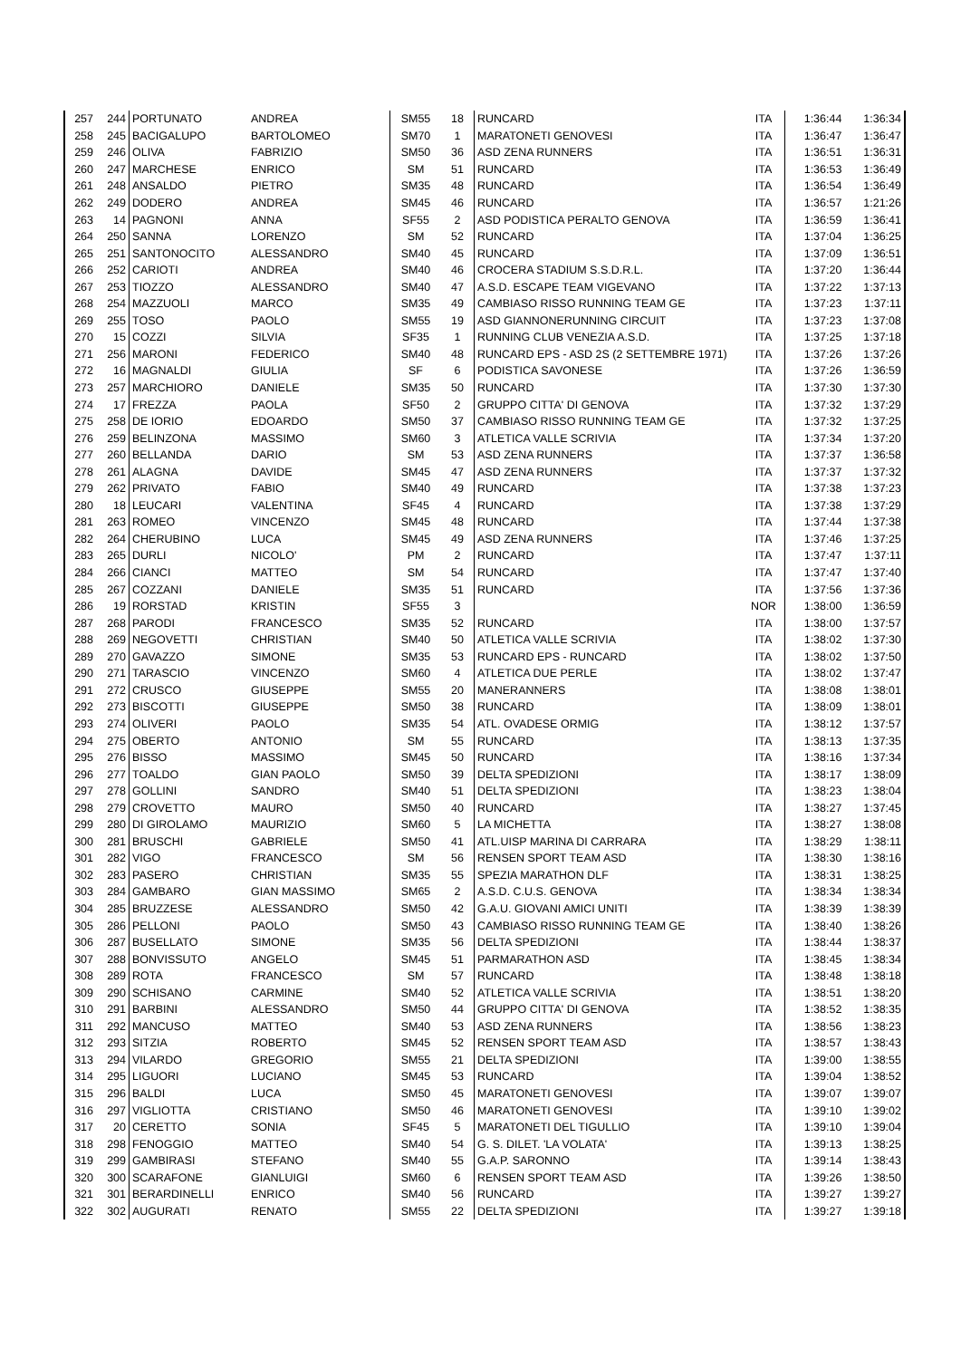| 257 | 244 | PORTUNATO | ANDREA | SM55 | 18 | RUNCARD | ITA | 1:36:44 | 1:36:34 |
| 258 | 245 | BACIGALUPO | BARTOLOMEO | SM70 | 1 | MARATONETI GENOVESI | ITA | 1:36:47 | 1:36:47 |
| 259 | 246 | OLIVA | FABRIZIO | SM50 | 36 | ASD ZENA RUNNERS | ITA | 1:36:51 | 1:36:31 |
| 260 | 247 | MARCHESE | ENRICO | SM | 51 | RUNCARD | ITA | 1:36:53 | 1:36:49 |
| 261 | 248 | ANSALDO | PIETRO | SM35 | 48 | RUNCARD | ITA | 1:36:54 | 1:36:49 |
| 262 | 249 | DODERO | ANDREA | SM45 | 46 | RUNCARD | ITA | 1:36:57 | 1:21:26 |
| 263 | 14 | PAGNONI | ANNA | SF55 | 2 | ASD PODISTICA PERALTO GENOVA | ITA | 1:36:59 | 1:36:41 |
| 264 | 250 | SANNA | LORENZO | SM | 52 | RUNCARD | ITA | 1:37:04 | 1:36:25 |
| 265 | 251 | SANTONOCITO | ALESSANDRO | SM40 | 45 | RUNCARD | ITA | 1:37:09 | 1:36:51 |
| 266 | 252 | CARIOTI | ANDREA | SM40 | 46 | CROCERA STADIUM S.S.D.R.L. | ITA | 1:37:20 | 1:36:44 |
| 267 | 253 | TIOZZO | ALESSANDRO | SM40 | 47 | A.S.D. ESCAPE TEAM VIGEVANO | ITA | 1:37:22 | 1:37:13 |
| 268 | 254 | MAZZUOLI | MARCO | SM35 | 49 | CAMBIASO RISSO RUNNING TEAM GE | ITA | 1:37:23 | 1:37:11 |
| 269 | 255 | TOSO | PAOLO | SM55 | 19 | ASD GIANNONERUNNING CIRCUIT | ITA | 1:37:23 | 1:37:08 |
| 270 | 15 | COZZI | SILVIA | SF35 | 1 | RUNNING CLUB VENEZIA A.S.D. | ITA | 1:37:25 | 1:37:18 |
| 271 | 256 | MARONI | FEDERICO | SM40 | 48 | RUNCARD EPS - ASD 2S (2 SETTEMBRE 1971) | ITA | 1:37:26 | 1:37:26 |
| 272 | 16 | MAGNALDI | GIULIA | SF | 6 | PODISTICA SAVONESE | ITA | 1:37:26 | 1:36:59 |
| 273 | 257 | MARCHIORO | DANIELE | SM35 | 50 | RUNCARD | ITA | 1:37:30 | 1:37:30 |
| 274 | 17 | FREZZA | PAOLA | SF50 | 2 | GRUPPO CITTA' DI GENOVA | ITA | 1:37:32 | 1:37:29 |
| 275 | 258 | DE IORIO | EDOARDO | SM50 | 37 | CAMBIASO RISSO RUNNING TEAM GE | ITA | 1:37:32 | 1:37:25 |
| 276 | 259 | BELINZONA | MASSIMO | SM60 | 3 | ATLETICA VALLE SCRIVIA | ITA | 1:37:34 | 1:37:20 |
| 277 | 260 | BELLANDA | DARIO | SM | 53 | ASD ZENA RUNNERS | ITA | 1:37:37 | 1:36:58 |
| 278 | 261 | ALAGNA | DAVIDE | SM45 | 47 | ASD ZENA RUNNERS | ITA | 1:37:37 | 1:37:32 |
| 279 | 262 | PRIVATO | FABIO | SM40 | 49 | RUNCARD | ITA | 1:37:38 | 1:37:23 |
| 280 | 18 | LEUCARI | VALENTINA | SF45 | 4 | RUNCARD | ITA | 1:37:38 | 1:37:29 |
| 281 | 263 | ROMEO | VINCENZO | SM45 | 48 | RUNCARD | ITA | 1:37:44 | 1:37:38 |
| 282 | 264 | CHERUBINO | LUCA | SM45 | 49 | ASD ZENA RUNNERS | ITA | 1:37:46 | 1:37:25 |
| 283 | 265 | DURLI | NICOLO' | PM | 2 | RUNCARD | ITA | 1:37:47 | 1:37:11 |
| 284 | 266 | CIANCI | MATTEO | SM | 54 | RUNCARD | ITA | 1:37:47 | 1:37:40 |
| 285 | 267 | COZZANI | DANIELE | SM35 | 51 | RUNCARD | ITA | 1:37:56 | 1:37:36 |
| 286 | 19 | RORSTAD | KRISTIN | SF55 | 3 | | NOR | 1:38:00 | 1:36:59 |
| 287 | 268 | PARODI | FRANCESCO | SM35 | 52 | RUNCARD | ITA | 1:38:00 | 1:37:57 |
| 288 | 269 | NEGOVETTI | CHRISTIAN | SM40 | 50 | ATLETICA VALLE SCRIVIA | ITA | 1:38:02 | 1:37:30 |
| 289 | 270 | GAVAZZO | SIMONE | SM35 | 53 | RUNCARD EPS - RUNCARD | ITA | 1:38:02 | 1:37:50 |
| 290 | 271 | TARASCIO | VINCENZO | SM60 | 4 | ATLETICA DUE PERLE | ITA | 1:38:02 | 1:37:47 |
| 291 | 272 | CRUSCO | GIUSEPPE | SM55 | 20 | MANERANNERS | ITA | 1:38:08 | 1:38:01 |
| 292 | 273 | BISCOTTI | GIUSEPPE | SM50 | 38 | RUNCARD | ITA | 1:38:09 | 1:38:01 |
| 293 | 274 | OLIVERI | PAOLO | SM35 | 54 | ATL. OVADESE ORMIG | ITA | 1:38:12 | 1:37:57 |
| 294 | 275 | OBERTO | ANTONIO | SM | 55 | RUNCARD | ITA | 1:38:13 | 1:37:35 |
| 295 | 276 | BISSO | MASSIMO | SM45 | 50 | RUNCARD | ITA | 1:38:16 | 1:37:34 |
| 296 | 277 | TOALDO | GIAN PAOLO | SM50 | 39 | DELTA SPEDIZIONI | ITA | 1:38:17 | 1:38:09 |
| 297 | 278 | GOLLINI | SANDRO | SM40 | 51 | DELTA SPEDIZIONI | ITA | 1:38:23 | 1:38:04 |
| 298 | 279 | CROVETTO | MAURO | SM50 | 40 | RUNCARD | ITA | 1:38:27 | 1:37:45 |
| 299 | 280 | DI GIROLAMO | MAURIZIO | SM60 | 5 | LA MICHETTA | ITA | 1:38:27 | 1:38:08 |
| 300 | 281 | BRUSCHI | GABRIELE | SM50 | 41 | ATL.UISP MARINA DI CARRARA | ITA | 1:38:29 | 1:38:11 |
| 301 | 282 | VIGO | FRANCESCO | SM | 56 | RENSEN SPORT TEAM ASD | ITA | 1:38:30 | 1:38:16 |
| 302 | 283 | PASERO | CHRISTIAN | SM35 | 55 | SPEZIA MARATHON DLF | ITA | 1:38:31 | 1:38:25 |
| 303 | 284 | GAMBARO | GIAN MASSIMO | SM65 | 2 | A.S.D. C.U.S. GENOVA | ITA | 1:38:34 | 1:38:34 |
| 304 | 285 | BRUZZESE | ALESSANDRO | SM50 | 42 | G.A.U. GIOVANI AMICI UNITI | ITA | 1:38:39 | 1:38:39 |
| 305 | 286 | PELLONI | PAOLO | SM50 | 43 | CAMBIASO RISSO RUNNING TEAM GE | ITA | 1:38:40 | 1:38:26 |
| 306 | 287 | BUSELLATO | SIMONE | SM35 | 56 | DELTA SPEDIZIONI | ITA | 1:38:44 | 1:38:37 |
| 307 | 288 | BONVISSUTO | ANGELO | SM45 | 51 | PARMARATHON ASD | ITA | 1:38:45 | 1:38:34 |
| 308 | 289 | ROTA | FRANCESCO | SM | 57 | RUNCARD | ITA | 1:38:48 | 1:38:18 |
| 309 | 290 | SCHISANO | CARMINE | SM40 | 52 | ATLETICA VALLE SCRIVIA | ITA | 1:38:51 | 1:38:20 |
| 310 | 291 | BARBINI | ALESSANDRO | SM50 | 44 | GRUPPO CITTA' DI GENOVA | ITA | 1:38:52 | 1:38:35 |
| 311 | 292 | MANCUSO | MATTEO | SM40 | 53 | ASD ZENA RUNNERS | ITA | 1:38:56 | 1:38:23 |
| 312 | 293 | SITZIA | ROBERTO | SM45 | 52 | RENSEN SPORT TEAM ASD | ITA | 1:38:57 | 1:38:43 |
| 313 | 294 | VILARDO | GREGORIO | SM55 | 21 | DELTA SPEDIZIONI | ITA | 1:39:00 | 1:38:55 |
| 314 | 295 | LIGUORI | LUCIANO | SM45 | 53 | RUNCARD | ITA | 1:39:04 | 1:38:52 |
| 315 | 296 | BALDI | LUCA | SM50 | 45 | MARATONETI GENOVESI | ITA | 1:39:07 | 1:39:07 |
| 316 | 297 | VIGLIOTTA | CRISTIANO | SM50 | 46 | MARATONETI GENOVESI | ITA | 1:39:10 | 1:39:02 |
| 317 | 20 | CERETTO | SONIA | SF45 | 5 | MARATONETI DEL TIGULLIO | ITA | 1:39:10 | 1:39:04 |
| 318 | 298 | FENOGGIO | MATTEO | SM40 | 54 | G. S. DILET. 'LA VOLATA' | ITA | 1:39:13 | 1:38:25 |
| 319 | 299 | GAMBIRASI | STEFANO | SM40 | 55 | G.A.P. SARONNO | ITA | 1:39:14 | 1:38:43 |
| 320 | 300 | SCARAFONE | GIANLUIGI | SM60 | 6 | RENSEN SPORT TEAM ASD | ITA | 1:39:26 | 1:38:50 |
| 321 | 301 | BERARDINELLI | ENRICO | SM40 | 56 | RUNCARD | ITA | 1:39:27 | 1:39:27 |
| 322 | 302 | AUGURATI | RENATO | SM55 | 22 | DELTA SPEDIZIONI | ITA | 1:39:27 | 1:39:18 |